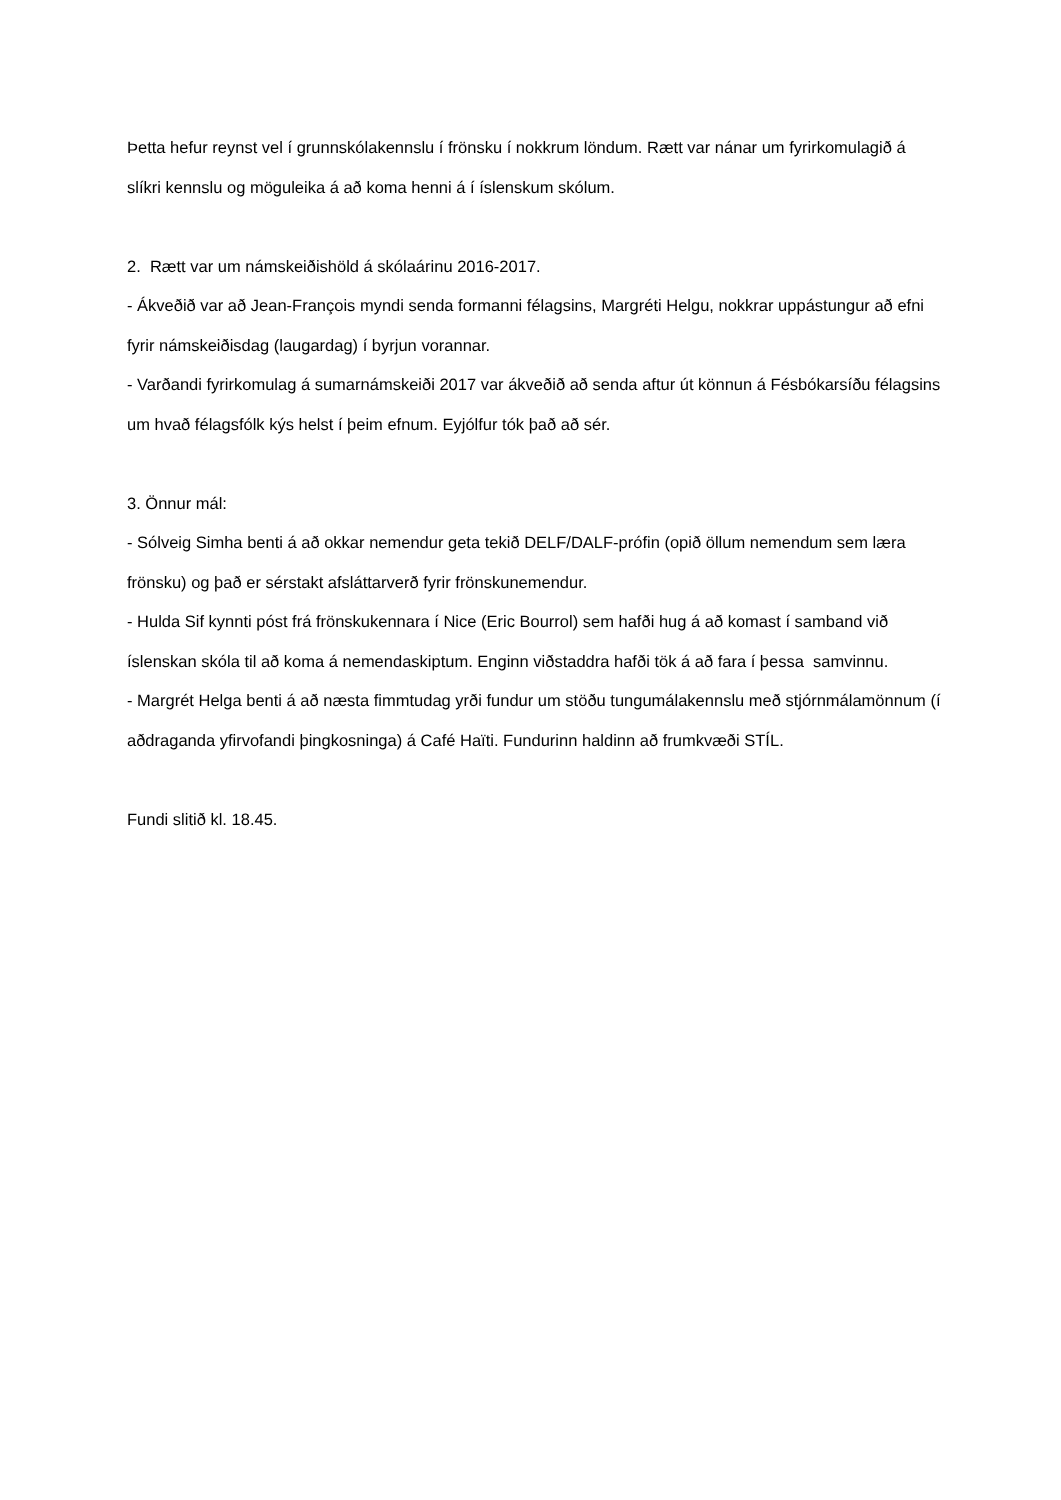Þetta hefur reynst vel í grunnskólakennslu í frönsku í nokkrum löndum. Rætt var nánar um fyrirkomulagið á slíkri kennslu og möguleika á að koma henni á í íslenskum skólum.
2. Rætt var um námskeiðishöld á skólaárinu 2016-2017.
- Ákveðið var að Jean-François myndi senda formanni félagsins, Margréti Helgu, nokkrar uppástungur að efni fyrir námskeiðisdag (laugardag) í byrjun vorannar.
- Varðandi fyrirkomulag á sumarnámskeiði 2017 var ákveðið að senda aftur út könnun á Fésbókarsíðu félagsins um hvað félagsfólk kýs helst í þeim efnum. Eyjólfur tók það að sér.
3. Önnur mál:
- Sólveig Simha benti á að okkar nemendur geta tekið DELF/DALF-prófin (opið öllum nemendum sem læra frönsku) og það er sérstakt afsláttarverð fyrir frönskunemendur.
- Hulda Sif kynnti póst frá frönskukennara í Nice (Eric Bourrol) sem hafði hug á að komast í samband við íslenskan skóla til að koma á nemendaskiptum. Enginn viðstaddra hafði tök á að fara í þessa samvinnu.
- Margrét Helga benti á að næsta fimmtudag yrði fundur um stöðu tungumálakennslu með stjórnmálamönnum (í aðdraganda yfirvofandi þingkosninga) á Café Haïti. Fundurinn haldinn að frumkvæði STÍL.
Fundi slitið kl. 18.45.